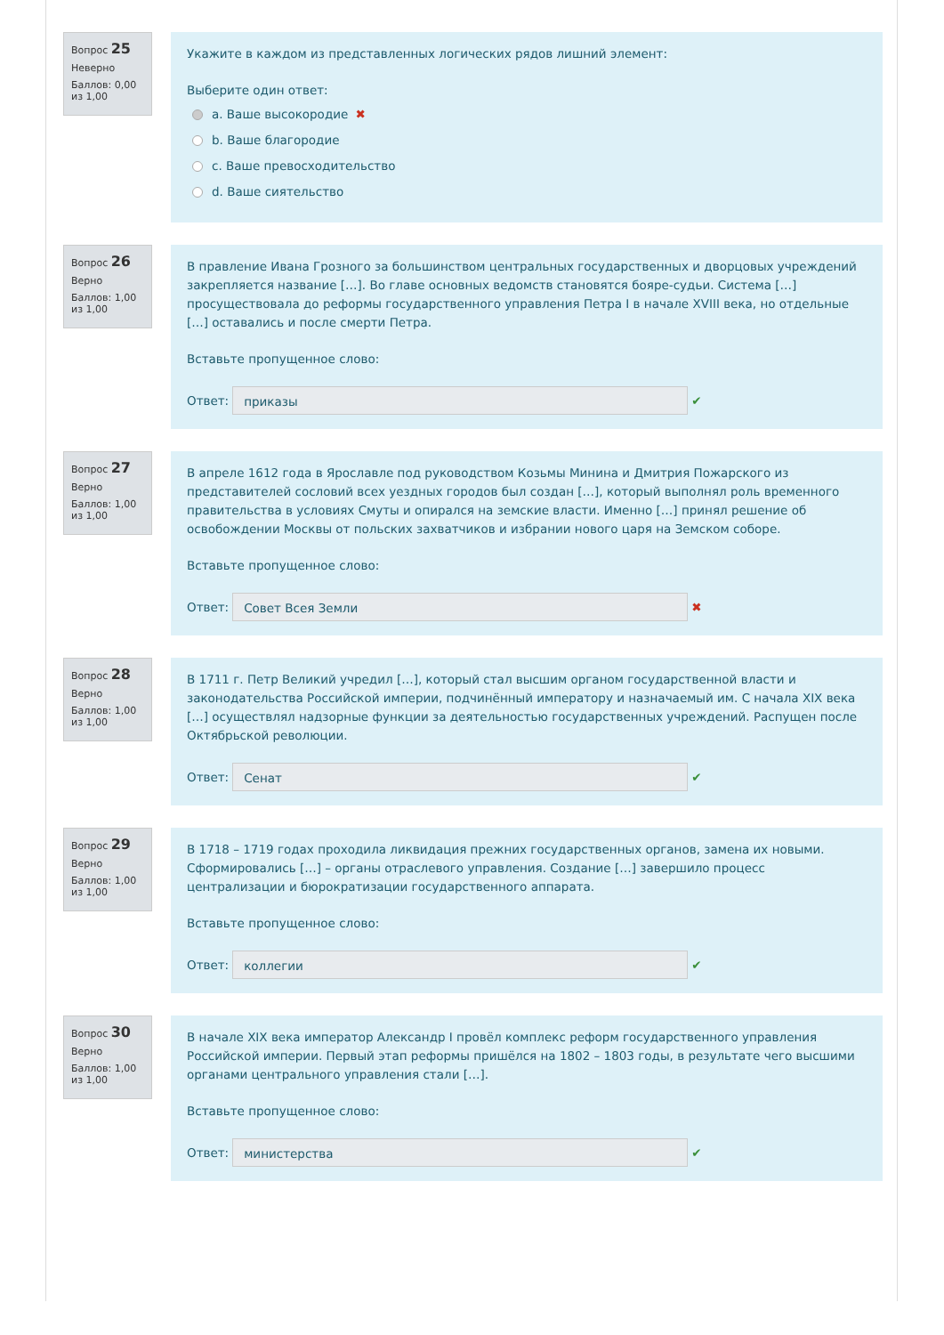Вопрос 25
Неверно
Баллов: 0,00 из 1,00
Укажите в каждом из представленных логических рядов лишний элемент:
Выберите один ответ:
a. Ваше высокородие ✖
b. Ваше благородие
c. Ваше превосходительство
d. Ваше сиятельство
Вопрос 26
Верно
Баллов: 1,00 из 1,00
В правление Ивана Грозного за большинством центральных государственных и дворцовых учреждений закрепляется название […]. Во главе основных ведомств становятся бояре-судьи. Система […] просуществовала до реформы государственного управления Петра I в начале XVIII века, но отдельные […] оставались и после смерти Петра.
Вставьте пропущенное слово:
Ответ:
приказы
✔
Вопрос 27
Верно
Баллов: 1,00 из 1,00
В апреле 1612 года в Ярославле под руководством Козьмы Минина и Дмитрия Пожарского из представителей сословий всех уездных городов был создан […], который выполнял роль временного правительства в условиях Смуты и опирался на земские власти. Именно […] принял решение об освобождении Москвы от польских захватчиков и избрании нового царя на Земском соборе.
Вставьте пропущенное слово:
Ответ:
Совет Всея Земли
✖
Вопрос 28
Верно
Баллов: 1,00 из 1,00
В 1711 г. Петр Великий учредил […], который стал высшим органом государственной власти и законодательства Российской империи, подчинённый императору и назначаемый им. С начала XIX века […] осуществлял надзорные функции за деятельностью государственных учреждений. Распущен после Октябрьской революции.
Ответ:
Сенат
✔
Вопрос 29
Верно
Баллов: 1,00 из 1,00
В 1718 – 1719 годах проходила ликвидация прежних государственных органов, замена их новыми. Сформировались […] – органы отраслевого управления. Создание […] завершило процесс централизации и бюрократизации государственного аппарата.
Вставьте пропущенное слово:
Ответ:
коллегии
✔
Вопрос 30
Верно
Баллов: 1,00 из 1,00
В начале XIX века император Александр I провёл комплекс реформ государственного управления Российской империи. Первый этап реформы пришёлся на 1802 – 1803 годы, в результате чего высшими органами центрального управления стали […].
Вставьте пропущенное слово:
Ответ:
министерства
✔